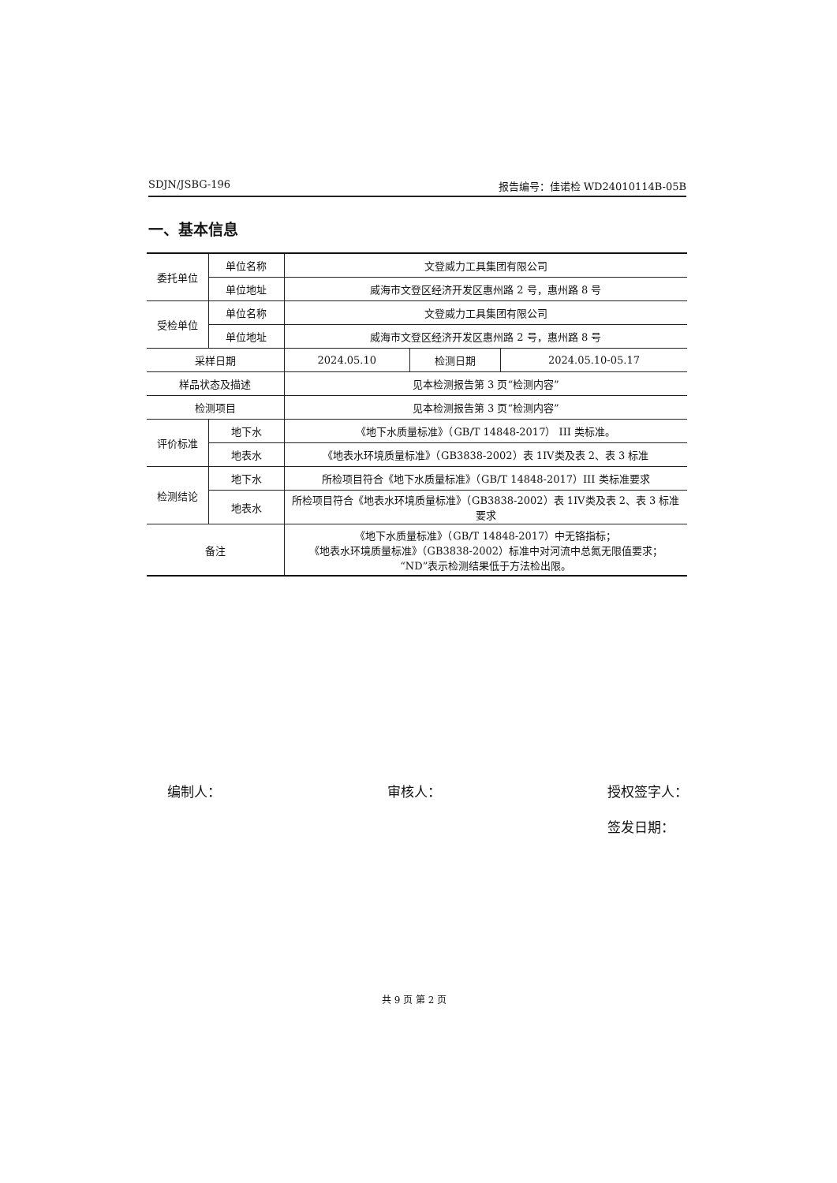SDJN/JSBG-196 报告编号：佳诺检 WD24010114B-05B
一、基本信息
| 委托单位 | 单位名称 | | 文登威力工具集团有限公司 | | |
| | 单位地址 | | 威海市文登区经济开发区惠州路 2 号，惠州路 8 号 | | |
| 受检单位 | 单位名称 | | 文登威力工具集团有限公司 | | |
| | 单位地址 | | 威海市文登区经济开发区惠州路 2 号，惠州路 8 号 | | |
| 采样日期 | | | 2024.05.10 | 检测日期 | 2024.05.10-05.17 |
| 样品状态及描述 | | | 见本检测报告第 3 页“检测内容” | | |
| 检测项目 | | | 见本检测报告第 3 页“检测内容” | | |
| 评价标准 | | 地下水 | 《地下水质量标准》（GB/T 14848-2017） III 类标准。 | | |
| | | 地表水 | 《地表水环境质量标准》（GB3838-2002）表 1IV类及表 2、表 3 标准 | | |
| 检测结论 | | 地下水 | 所检项目符合《地下水质量标准》（GB/T 14848-2017）III 类标准要求 | | |
| | | 地表水 | 所检项目符合《地表水环境质量标准》（GB3838-2002）表 1IV类及表 2、表 3 标准要求 | | |
| 备注 | | | 《地下水质量标准》（GB/T 14848-2017）中无铬指标； 《地表水环境质量标准》（GB3838-2002）标准中对河流中总氮无限值要求； “ND”表示检测结果低于方法检出限。 | | |
编制人： 审核人： 授权签字人：
签发日期：
共 9 页 第 2 页